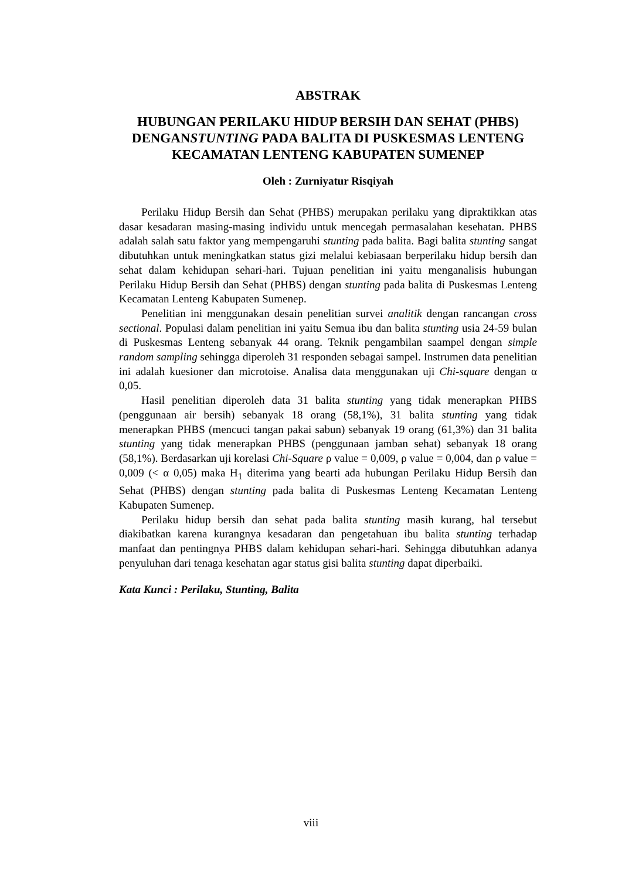ABSTRAK
HUBUNGAN PERILAKU HIDUP BERSIH DAN SEHAT (PHBS) DENGANSTUNTING PADA BALITA DI PUSKESMAS LENTENG KECAMATAN LENTENG KABUPATEN SUMENEP
Oleh : Zurniyatur Risqiyah
Perilaku Hidup Bersih dan Sehat (PHBS) merupakan perilaku yang dipraktikkan atas dasar kesadaran masing-masing individu untuk mencegah permasalahan kesehatan. PHBS adalah salah satu faktor yang mempengaruhi stunting pada balita. Bagi balita stunting sangat dibutuhkan untuk meningkatkan status gizi melalui kebiasaan berperilaku hidup bersih dan sehat dalam kehidupan sehari-hari. Tujuan penelitian ini yaitu menganalisis hubungan Perilaku Hidup Bersih dan Sehat (PHBS) dengan stunting pada balita di Puskesmas Lenteng Kecamatan Lenteng Kabupaten Sumenep.
Penelitian ini menggunakan desain penelitian survei analitik dengan rancangan cross sectional. Populasi dalam penelitian ini yaitu Semua ibu dan balita stunting usia 24-59 bulan di Puskesmas Lenteng sebanyak 44 orang. Teknik pengambilan saampel dengan simple random sampling sehingga diperoleh 31 responden sebagai sampel. Instrumen data penelitian ini adalah kuesioner dan microtoise. Analisa data menggunakan uji Chi-square dengan α 0,05.
Hasil penelitian diperoleh data 31 balita stunting yang tidak menerapkan PHBS (penggunaan air bersih) sebanyak 18 orang (58,1%), 31 balita stunting yang tidak menerapkan PHBS (mencuci tangan pakai sabun) sebanyak 19 orang (61,3%) dan 31 balita stunting yang tidak menerapkan PHBS (penggunaan jamban sehat) sebanyak 18 orang (58,1%). Berdasarkan uji korelasi Chi-Square ρ value = 0,009, ρ value = 0,004, dan ρ value = 0,009 (< α 0,05) maka H<sub>1</sub> diterima yang bearti ada hubungan Perilaku Hidup Bersih dan Sehat (PHBS) dengan stunting pada balita di Puskesmas Lenteng Kecamatan Lenteng Kabupaten Sumenep.
Perilaku hidup bersih dan sehat pada balita stunting masih kurang, hal tersebut diakibatkan karena kurangnya kesadaran dan pengetahuan ibu balita stunting terhadap manfaat dan pentingnya PHBS dalam kehidupan sehari-hari. Sehingga dibutuhkan adanya penyuluhan dari tenaga kesehatan agar status gisi balita stunting dapat diperbaiki.
Kata Kunci : Perilaku, Stunting, Balita
viii